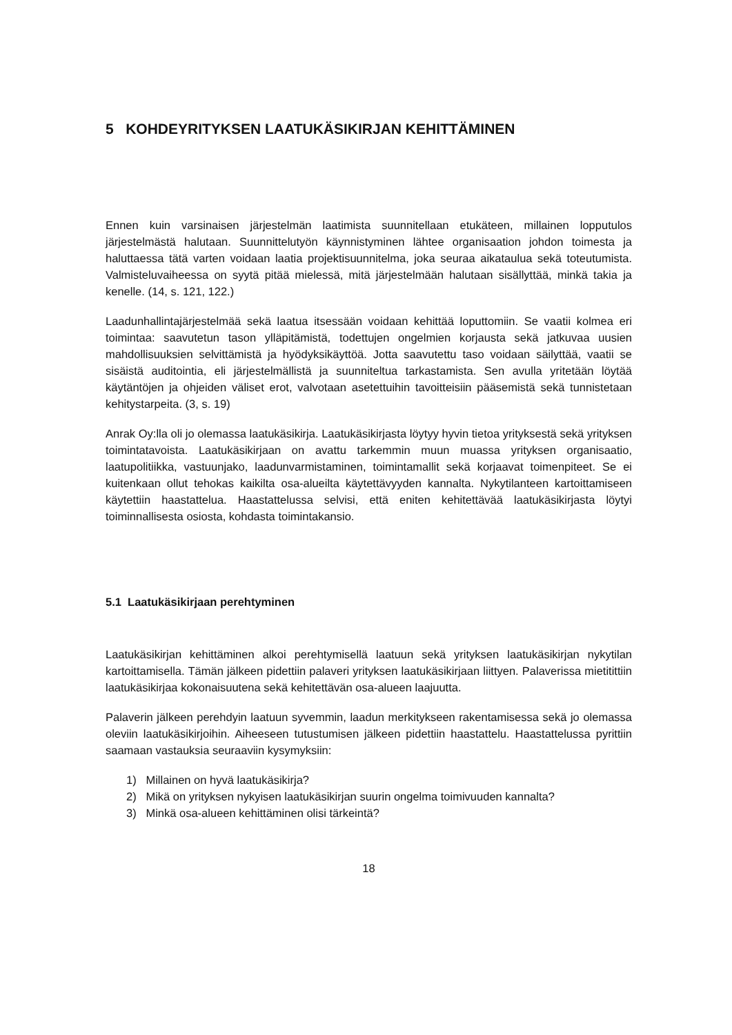5 KOHDEYRITYKSEN LAATUKÄSIKIRJAN KEHITTÄMINEN
Ennen kuin varsinaisen järjestelmän laatimista suunnitellaan etukäteen, millainen lopputulos järjestelmästä halutaan. Suunnittelutyön käynnistyminen lähtee organisaation johdon toimesta ja haluttaessa tätä varten voidaan laatia projektisuunnitelma, joka seuraa aikataulua sekä toteutumista. Valmisteluvaiheessa on syytä pitää mielessä, mitä järjestelmään halutaan sisällyttää, minkä takia ja kenelle. (14, s. 121, 122.)
Laadunhallintajärjestelmää sekä laatua itsessään voidaan kehittää loputtomiin. Se vaatii kolmea eri toimintaa: saavutetun tason ylläpitämistä, todettujen ongelmien korjausta sekä jatkuvaa uusien mahdollisuuksien selvittämistä ja hyödyksikäyttöä. Jotta saavutettu taso voidaan säilyttää, vaatii se sisäistä auditointia, eli järjestelmällistä ja suunniteltua tarkastamista. Sen avulla yritetään löytää käytäntöjen ja ohjeiden väliset erot, valvotaan asetettuihin tavoitteisiin pääsemistä sekä tunnistetaan kehitystarpeita. (3, s. 19)
Anrak Oy:lla oli jo olemassa laatukäsikirja. Laatukäsikirjasta löytyy hyvin tietoa yrityksestä sekä yrityksen toimintatavoista. Laatukäsikirjaan on avattu tarkemmin muun muassa yrityksen organisaatio, laatupolitiikka, vastuunjako, laadunvarmistaminen, toimintamallit sekä korjaavat toimenpiteet. Se ei kuitenkaan ollut tehokas kaikilta osa-alueilta käytettävyyden kannalta. Nykytilanteen kartoittamiseen käytettiin haastattelua. Haastattelussa selvisi, että eniten kehitettävää laatukäsikirjasta löytyi toiminnallisesta osiosta, kohdasta toimintakansio.
5.1 Laatukäsikirjaan perehtyminen
Laatukäsikirjan kehittäminen alkoi perehtymisellä laatuun sekä yrityksen laatukäsikirjan nykytilan kartoittamisella. Tämän jälkeen pidettiin palaveri yrityksen laatukäsikirjaan liittyen. Palaverissa mietitittiin laatukäsikirjaa kokonaisuutena sekä kehitettävän osa-alueen laajuutta.
Palaverin jälkeen perehdyin laatuun syvemmin, laadun merkitykseen rakentamisessa sekä jo olemassa oleviin laatukäsikirjoihin. Aiheeseen tutustumisen jälkeen pidettiin haastattelu. Haastattelussa pyrittiin saamaan vastauksia seuraaviin kysymyksiin:
1) Millainen on hyvä laatukäsikirja?
2) Mikä on yrityksen nykyisen laatukäsikirjan suurin ongelma toimivuuden kannalta?
3) Minkä osa-alueen kehittäminen olisi tärkeintä?
18